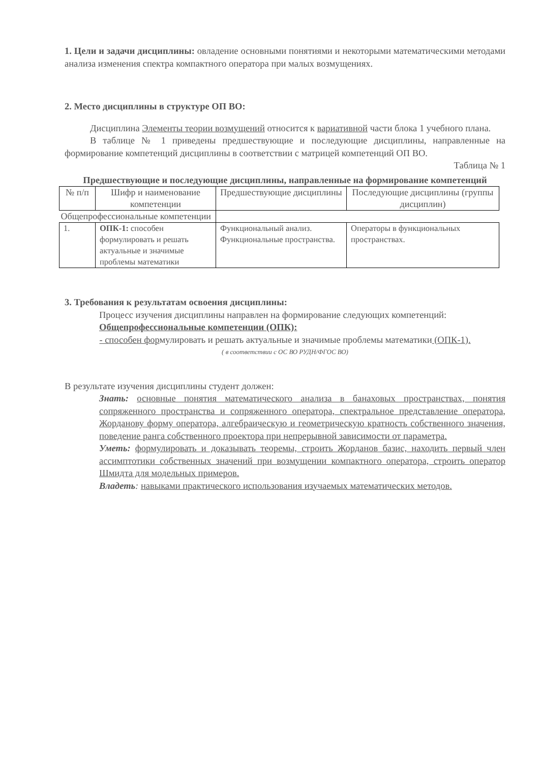1. Цели и задачи дисциплины: овладение основными понятиями и некоторыми математическими методами анализа изменения спектра компактного оператора при малых возмущениях.
2. Место дисциплины в структуре ОП ВО:
Дисциплина Элементы теории возмущений относится к вариативной части блока 1 учебного плана.
В таблице № 1 приведены предшествующие и последующие дисциплины, направленные на формирование компетенций дисциплины в соответствии с матрицей компетенций ОП ВО.
Таблица № 1
Предшествующие и последующие дисциплины, направленные на формирование компетенций
| № п/п | Шифр и наименование компетенции | Предшествующие дисциплины | Последующие дисциплины (группы дисциплин) |
| Общепрофессиональные компетенции | | | |
| 1. | ОПК-1: способен формулировать и решать актуальные и значимые проблемы математики | Функциональный анализ. Функциональные пространства. | Операторы в функциональных пространствах. |
3. Требования к результатам освоения дисциплины:
Процесс изучения дисциплины направлен на формирование следующих компетенций:
Общепрофессиональные компетенции (ОПК):
- способен формулировать и решать актуальные и значимые проблемы математики (ОПК-1).
( в соответствии с ОС ВО РУДН/ФГОС ВО)
В результате изучения дисциплины студент должен:
Знать: основные понятия математического анализа в банаховых пространствах, понятия сопряженного пространства и сопряженного оператора, спектральное представление оператора, Жорданову форму оператора, алгебраическую и геометрическую кратность собственного значения, поведение ранга собственного проектора при непрерывной зависимости от параметра.
Уметь: формулировать и доказывать теоремы, строить Жорданов базис, находить первый член ассимптотики собственных значений при возмущении компактного оператора, строить оператор Шмидта для модельных примеров.
Владеть: навыками практического использования изучаемых математических методов.